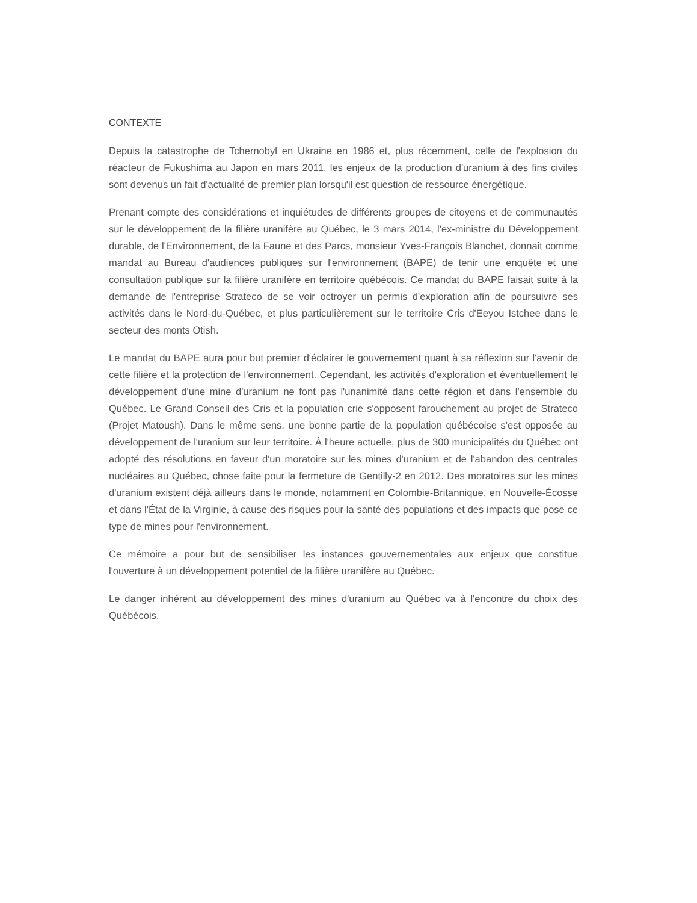CONTEXTE
Depuis la catastrophe de Tchernobyl en Ukraine en 1986 et, plus récemment, celle de l'explosion du réacteur de Fukushima au Japon en mars 2011, les enjeux de la production d'uranium à des fins civiles sont devenus un fait d'actualité de premier plan lorsqu'il est question de ressource énergétique.
Prenant compte des considérations et inquiétudes de différents groupes de citoyens et de communautés sur le développement de la filière uranifère au Québec, le 3 mars 2014, l'ex-ministre du Développement durable, de l'Environnement, de la Faune et des Parcs, monsieur Yves-François Blanchet, donnait comme mandat au Bureau d'audiences publiques sur l'environnement (BAPE) de tenir une enquête et une consultation publique sur la filière uranifère en territoire québécois. Ce mandat du BAPE faisait suite à la demande de l'entreprise Strateco de se voir octroyer un permis d'exploration afin de poursuivre ses activités dans le Nord-du-Québec, et plus particulièrement sur le territoire Cris d'Eeyou Istchee dans le secteur des monts Otish.
Le mandat du BAPE aura pour but premier d'éclairer le gouvernement quant à sa réflexion sur l'avenir de cette filière et la protection de l'environnement. Cependant, les activités d'exploration et éventuellement le développement d'une mine d'uranium ne font pas l'unanimité dans cette région et dans l'ensemble du Québec. Le Grand Conseil des Cris et la population crie s'opposent farouchement au projet de Strateco (Projet Matoush). Dans le même sens, une bonne partie de la population québécoise s'est opposée au développement de l'uranium sur leur territoire. À l'heure actuelle, plus de 300 municipalités du Québec ont adopté des résolutions en faveur d'un moratoire sur les mines d'uranium et de l'abandon des centrales nucléaires au Québec, chose faite pour la fermeture de Gentilly-2 en 2012. Des moratoires sur les mines d'uranium existent déjà ailleurs dans le monde, notamment en Colombie-Britannique, en Nouvelle-Écosse et dans l'État de la Virginie, à cause des risques pour la santé des populations et des impacts que pose ce type de mines pour l'environnement.
Ce mémoire a pour but de sensibiliser les instances gouvernementales aux enjeux que constitue l'ouverture à un développement potentiel de la filière uranifère au Québec.
Le danger inhérent au développement des mines d'uranium au Québec va à l'encontre du choix des Québécois.